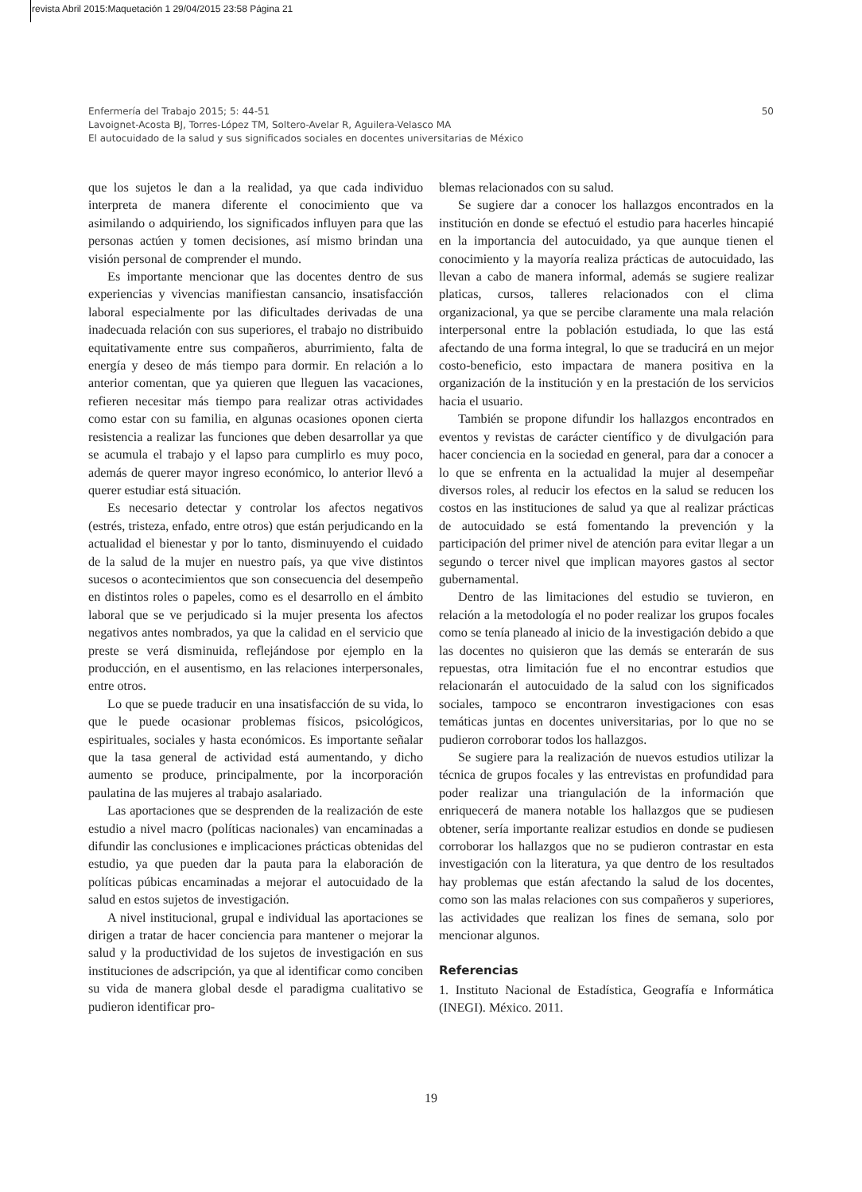revista Abril 2015:Maquetación 1 29/04/2015 23:58 Página 21
50 Enfermería del Trabajo 2015; 5: 44-51
Lavoignet-Acosta BJ, Torres-López TM, Soltero-Avelar R, Aguilera-Velasco MA
El autocuidado de la salud y sus significados sociales en docentes universitarias de México
que los sujetos le dan a la realidad, ya que cada individuo interpreta de manera diferente el conocimiento que va asimilando o adquiriendo, los significados influyen para que las personas actúen y tomen decisiones, así mismo brindan una visión personal de comprender el mundo.
Es importante mencionar que las docentes dentro de sus experiencias y vivencias manifiestan cansancio, insatisfacción laboral especialmente por las dificultades derivadas de una inadecuada relación con sus superiores, el trabajo no distribuido equitativamente entre sus compañeros, aburrimiento, falta de energía y deseo de más tiempo para dormir. En relación a lo anterior comentan, que ya quieren que lleguen las vacaciones, refieren necesitar más tiempo para realizar otras actividades como estar con su familia, en algunas ocasiones oponen cierta resistencia a realizar las funciones que deben desarrollar ya que se acumula el trabajo y el lapso para cumplirlo es muy poco, además de querer mayor ingreso económico, lo anterior llevó a querer estudiar está situación.
Es necesario detectar y controlar los afectos negativos (estrés, tristeza, enfado, entre otros) que están perjudicando en la actualidad el bienestar y por lo tanto, disminuyendo el cuidado de la salud de la mujer en nuestro país, ya que vive distintos sucesos o acontecimientos que son consecuencia del desempeño en distintos roles o papeles, como es el desarrollo en el ámbito laboral que se ve perjudicado si la mujer presenta los afectos negativos antes nombrados, ya que la calidad en el servicio que preste se verá disminuida, reflejándose por ejemplo en la producción, en el ausentismo, en las relaciones interpersonales, entre otros.
Lo que se puede traducir en una insatisfacción de su vida, lo que le puede ocasionar problemas físicos, psicológicos, espirituales, sociales y hasta económicos. Es importante señalar que la tasa general de actividad está aumentando, y dicho aumento se produce, principalmente, por la incorporación paulatina de las mujeres al trabajo asalariado.
Las aportaciones que se desprenden de la realización de este estudio a nivel macro (políticas nacionales) van encaminadas a difundir las conclusiones e implicaciones prácticas obtenidas del estudio, ya que pueden dar la pauta para la elaboración de políticas púbicas encaminadas a mejorar el autocuidado de la salud en estos sujetos de investigación.
A nivel institucional, grupal e individual las aportaciones se dirigen a tratar de hacer conciencia para mantener o mejorar la salud y la productividad de los sujetos de investigación en sus instituciones de adscripción, ya que al identificar como conciben su vida de manera global desde el paradigma cualitativo se pudieron identificar pro-
blemas relacionados con su salud.
Se sugiere dar a conocer los hallazgos encontrados en la institución en donde se efectuó el estudio para hacerles hincapié en la importancia del autocuidado, ya que aunque tienen el conocimiento y la mayoría realiza prácticas de autocuidado, las llevan a cabo de manera informal, además se sugiere realizar platicas, cursos, talleres relacionados con el clima organizacional, ya que se percibe claramente una mala relación interpersonal entre la población estudiada, lo que las está afectando de una forma integral, lo que se traducirá en un mejor costo-beneficio, esto impactara de manera positiva en la organización de la institución y en la prestación de los servicios hacia el usuario.
También se propone difundir los hallazgos encontrados en eventos y revistas de carácter científico y de divulgación para hacer conciencia en la sociedad en general, para dar a conocer a lo que se enfrenta en la actualidad la mujer al desempeñar diversos roles, al reducir los efectos en la salud se reducen los costos en las instituciones de salud ya que al realizar prácticas de autocuidado se está fomentando la prevención y la participación del primer nivel de atención para evitar llegar a un segundo o tercer nivel que implican mayores gastos al sector gubernamental.
Dentro de las limitaciones del estudio se tuvieron, en relación a la metodología el no poder realizar los grupos focales como se tenía planeado al inicio de la investigación debido a que las docentes no quisieron que las demás se enterarán de sus repuestas, otra limitación fue el no encontrar estudios que relacionarán el autocuidado de la salud con los significados sociales, tampoco se encontraron investigaciones con esas temáticas juntas en docentes universitarias, por lo que no se pudieron corroborar todos los hallazgos.
Se sugiere para la realización de nuevos estudios utilizar la técnica de grupos focales y las entrevistas en profundidad para poder realizar una triangulación de la información que enriquecerá de manera notable los hallazgos que se pudiesen obtener, sería importante realizar estudios en donde se pudiesen corroborar los hallazgos que no se pudieron contrastar en esta investigación con la literatura, ya que dentro de los resultados hay problemas que están afectando la salud de los docentes, como son las malas relaciones con sus compañeros y superiores, las actividades que realizan los fines de semana, solo por mencionar algunos.
Referencias
1. Instituto Nacional de Estadística, Geografía e Informática (INEGI). México. 2011.
19